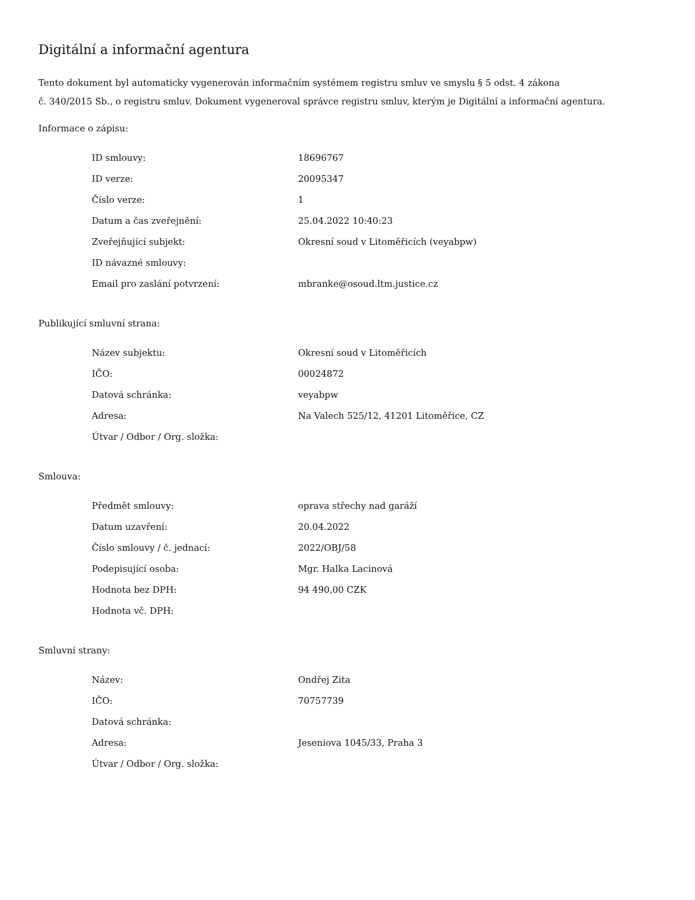Digitální a informační agentura
Tento dokument byl automaticky vygenerován informačním systémem registru smluv ve smyslu § 5 odst. 4 zákona
č. 340/2015 Sb., o registru smluv. Dokument vygeneroval správce registru smluv, kterým je Digitální a informační agentura.
Informace o zápisu:
| ID smlouvy: | 18696767 |
| ID verze: | 20095347 |
| Číslo verze: | 1 |
| Datum a čas zveřejnění: | 25.04.2022 10:40:23 |
| Zveřejňující subjekt: | Okresní soud v Litoměřicích (veyabpw) |
| ID návazné smlouvy: | |
| Email pro zaslání potvrzení: | mbranke@osoud.ltm.justice.cz |
Publikující smluvní strana:
| Název subjektu: | Okresní soud v Litoměřicích |
| IČO: | 00024872 |
| Datová schránka: | veyabpw |
| Adresa: | Na Valech 525/12, 41201 Litoměřice, CZ |
| Útvar / Odbor / Org. složka: | |
Smlouva:
| Předmět smlouvy: | oprava střechy nad garáží |
| Datum uzavření: | 20.04.2022 |
| Číslo smlouvy / č. jednací: | 2022/OBJ/58 |
| Podepisující osoba: | Mgr. Halka Lacinová |
| Hodnota bez DPH: | 94 490,00 CZK |
| Hodnota vč. DPH: | |
Smluvní strany:
| Název: | Ondřej Zita |
| IČO: | 70757739 |
| Datová schránka: | |
| Adresa: | Jeseniova 1045/33, Praha 3 |
| Útvar / Odbor / Org. složka: | |